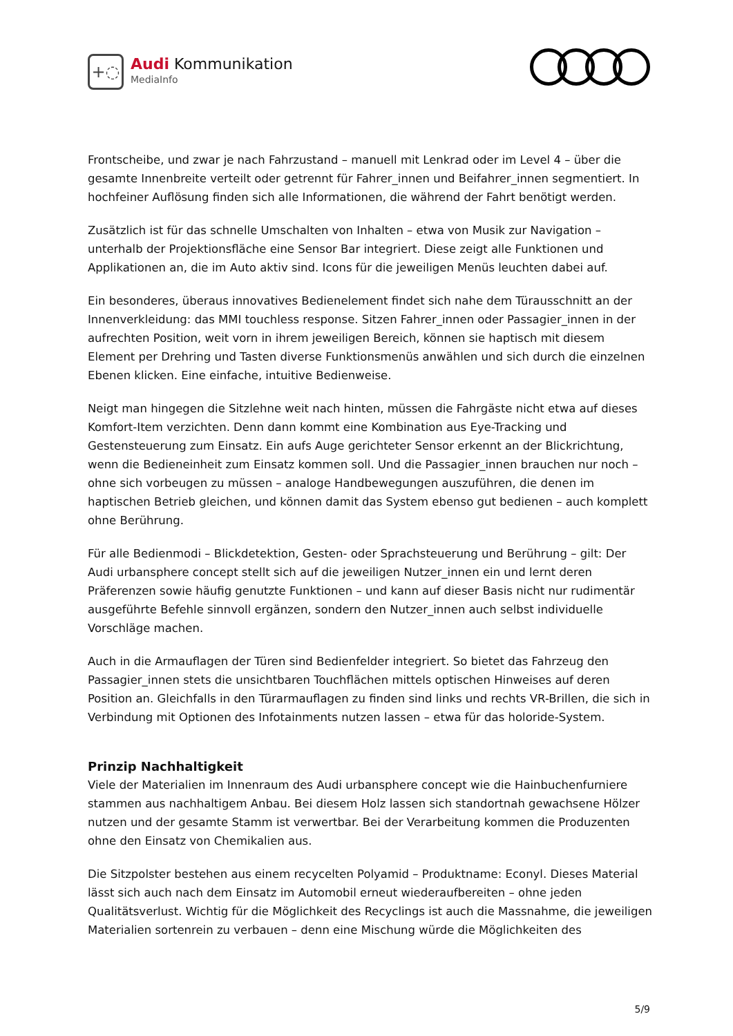+◌
Audi Kommunikation
MediaInfo
Frontscheibe, und zwar je nach Fahrzustand – manuell mit Lenkrad oder im Level 4 – über die gesamte Innenbreite verteilt oder getrennt für Fahrer_innen und Beifahrer_innen segmentiert. In hochfeiner Auflösung finden sich alle Informationen, die während der Fahrt benötigt werden.
Zusätzlich ist für das schnelle Umschalten von Inhalten – etwa von Musik zur Navigation – unterhalb der Projektionsfläche eine Sensor Bar integriert. Diese zeigt alle Funktionen und Applikationen an, die im Auto aktiv sind. Icons für die jeweiligen Menüs leuchten dabei auf.
Ein besonderes, überaus innovatives Bedienelement findet sich nahe dem Türausschnitt an der Innenverkleidung: das MMI touchless response. Sitzen Fahrer_innen oder Passagier_innen in der aufrechten Position, weit vorn in ihrem jeweiligen Bereich, können sie haptisch mit diesem Element per Drehring und Tasten diverse Funktionsmenüs anwählen und sich durch die einzelnen Ebenen klicken. Eine einfache, intuitive Bedienweise.
Neigt man hingegen die Sitzlehne weit nach hinten, müssen die Fahrgäste nicht etwa auf dieses Komfort-Item verzichten. Denn dann kommt eine Kombination aus Eye-Tracking und Gestensteuerung zum Einsatz. Ein aufs Auge gerichteter Sensor erkennt an der Blickrichtung, wenn die Bedieneinheit zum Einsatz kommen soll. Und die Passagier_innen brauchen nur noch – ohne sich vorbeugen zu müssen – analoge Handbewegungen auszuführen, die denen im haptischen Betrieb gleichen, und können damit das System ebenso gut bedienen – auch komplett ohne Berührung.
Für alle Bedienmodi – Blickdetektion, Gesten- oder Sprachsteuerung und Berührung – gilt: Der Audi urbansphere concept stellt sich auf die jeweiligen Nutzer_innen ein und lernt deren Präferenzen sowie häufig genutzte Funktionen – und kann auf dieser Basis nicht nur rudimentär ausgeführte Befehle sinnvoll ergänzen, sondern den Nutzer_innen auch selbst individuelle Vorschläge machen.
Auch in die Armauflagen der Türen sind Bedienfelder integriert. So bietet das Fahrzeug den Passagier_innen stets die unsichtbaren Touchflächen mittels optischen Hinweises auf deren Position an. Gleichfalls in den Türarmauflagen zu finden sind links und rechts VR-Brillen, die sich in Verbindung mit Optionen des Infotainments nutzen lassen – etwa für das holoride-System.
Prinzip Nachhaltigkeit
Viele der Materialien im Innenraum des Audi urbansphere concept wie die Hainbuchenfurniere stammen aus nachhaltigem Anbau. Bei diesem Holz lassen sich standortnah gewachsene Hölzer nutzen und der gesamte Stamm ist verwertbar. Bei der Verarbeitung kommen die Produzenten ohne den Einsatz von Chemikalien aus.
Die Sitzpolster bestehen aus einem recycelten Polyamid – Produktname: Econyl. Dieses Material lässt sich auch nach dem Einsatz im Automobil erneut wiederaufbereiten – ohne jeden Qualitätsverlust. Wichtig für die Möglichkeit des Recyclings ist auch die Massnahme, die jeweiligen Materialien sortenrein zu verbauen – denn eine Mischung würde die Möglichkeiten des
5/9